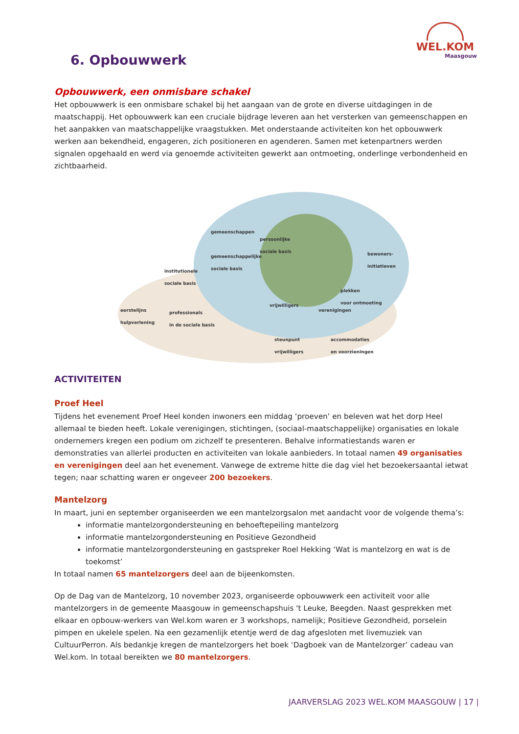WEL.KOM
Maasgouw
6. Opbouwwerk
Opbouwwerk, een onmisbare schakel
Het opbouwwerk is een onmisbare schakel bij het aangaan van de grote en diverse uitdagingen in de maatschappij. Het opbouwwerk kan een cruciale bijdrage leveren aan het versterken van gemeenschappen en het aanpakken van maatschappelijke vraagstukken. Met onderstaande activiteiten kon het opbouwwerk werken aan bekendheid, engageren, zich positioneren en agenderen. Samen met ketenpartners werden signalen opgehaald en werd via genoemde activiteiten gewerkt aan ontmoeting, onderlinge verbondenheid en zichtbaarheid.
gemeenschappen
persoonlijke
sociale basis
gemeenschappelijke
sociale basis
bewoners-
initiatieven
institutionele
sociale basis
plekken
voor ontmoeting
vrijwilligers
verenigingen eerstelijns
hulpverlening
professionals
in de sociale basis
steunpunt
vrijwilligers
accommodaties
en voorzieningen
ACTIVITEITEN
Proef Heel
Tijdens het evenement Proef Heel konden inwoners een middag ‘proeven’ en beleven wat het dorp Heel allemaal te bieden heeft. Lokale verenigingen, stichtingen, (sociaal-maatschappelijke) organisaties en lokale ondernemers kregen een podium om zichzelf te presenteren. Behalve informatiestands waren er demonstraties van allerlei producten en activiteiten van lokale aanbieders. In totaal namen 49 organisaties en verenigingen deel aan het evenement. Vanwege de extreme hitte die dag viel het bezoekersaantal ietwat tegen; naar schatting waren er ongeveer 200 bezoekers.
Mantelzorg
In maart, juni en september organiseerden we een mantelzorgsalon met aandacht voor de volgende thema’s:
informatie mantelzorgondersteuning en behoeftepeiling mantelzorg
informatie mantelzorgondersteuning en Positieve Gezondheid
informatie mantelzorgondersteuning en gastspreker Roel Hekking ‘Wat is mantelzorg en wat is de toekomst’
In totaal namen 65 mantelzorgers deel aan de bijeenkomsten.
Op de Dag van de Mantelzorg, 10 november 2023, organiseerde opbouwwerk een activiteit voor alle mantelzorgers in de gemeente Maasgouw in gemeenschapshuis 't Leuke, Beegden. Naast gesprekken met elkaar en opbouw-werkers van Wel.kom waren er 3 workshops, namelijk; Positieve Gezondheid, porselein pimpen en ukelele spelen. Na een gezamenlijk etentje werd de dag afgesloten met livemuziek van CultuurPerron. Als bedankje kregen de mantelzorgers het boek ‘Dagboek van de Mantelzorger’ cadeau van Wel.kom. In totaal bereikten we 80 mantelzorgers.
JAARVERSLAG 2023 WEL.KOM MAASGOUW | 17 |